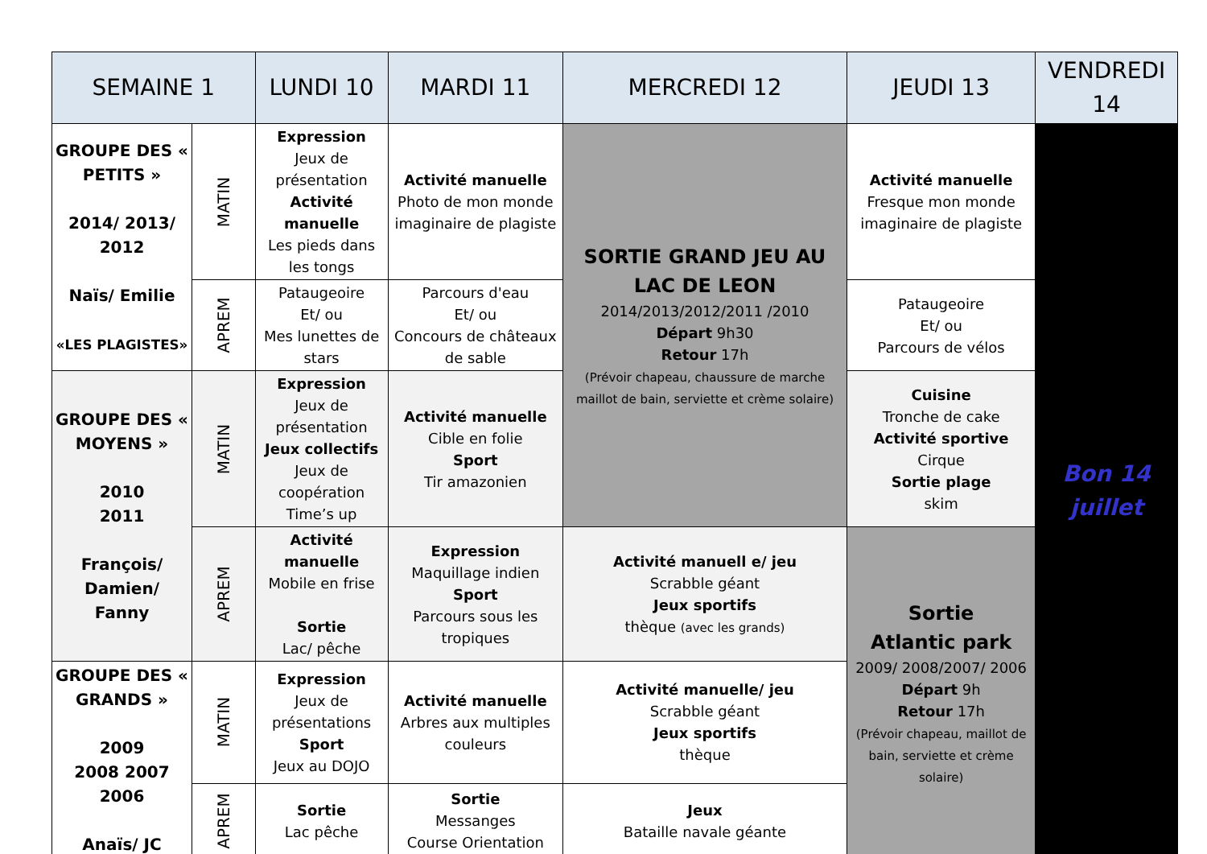| SEMAINE 1 | | LUNDI 10 | MARDI 11 | MERCREDI 12 | JEUDI 13 | VENDREDI 14 |
| --- | --- | --- | --- | --- | --- | --- |
| GROUPE DES « PETITS » 2014/ 2013/ 2012 Naïs/ Emilie «LES PLAGISTES» | MATIN | Expression Jeux de présentation Activité manuelle Les pieds dans les tongs | Activité manuelle Photo de mon monde imaginaire de plagiste | SORTIE GRAND JEU AU LAC DE LEON 2014/2013/2012/2011 /2010 Départ 9h30 Retour 17h (Prévoir chapeau, chaussure de marche maillot de bain, serviette et crème solaire) | Activité manuelle Fresque mon monde imaginaire de plagiste | Bon 14 juillet |
| | APREM | Pataugeoire Et/ ou Mes lunettes de stars | Parcours d'eau Et/ ou Concours de châteaux de sable | | Pataugeoire Et/ ou Parcours de vélos | |
| GROUPE DES « MOYENS » 2010 2011 François/ Damien/ Fanny | MATIN | Expression Jeux de présentation Jeux collectifs Jeux de coopération Time’s up | Activité manuelle Cible en folie Sport Tir amazonien | | Cuisine Tronche de cake Activité sportive Cirque Sortie plage skim | |
| | APREM | Activité manuelle Mobile en frise Sortie Lac/ pêche | Expression Maquillage indien Sport Parcours sous les tropiques | Activité manuell e/ jeu Scrabble géant Jeux sportifs thèque (avec les grands) | Sortie Atlantic park 2009/ 2008/2007/ 2006 Départ 9h Retour 17h (Prévoir chapeau, maillot de bain, serviette et crème solaire) | |
| GROUPE DES « GRANDS » 2009 2008 2007 2006 Anaïs/ JC | MATIN | Expression Jeux de présentations Sport Jeux au DOJO | Activité manuelle Arbres aux multiples couleurs | Activité manuelle/ jeu Scrabble géant Jeux sportifs thèque | | |
| | APREM | Sortie Lac pêche | Sortie Messanges Course Orientation | Jeux Bataille navale géante | | |